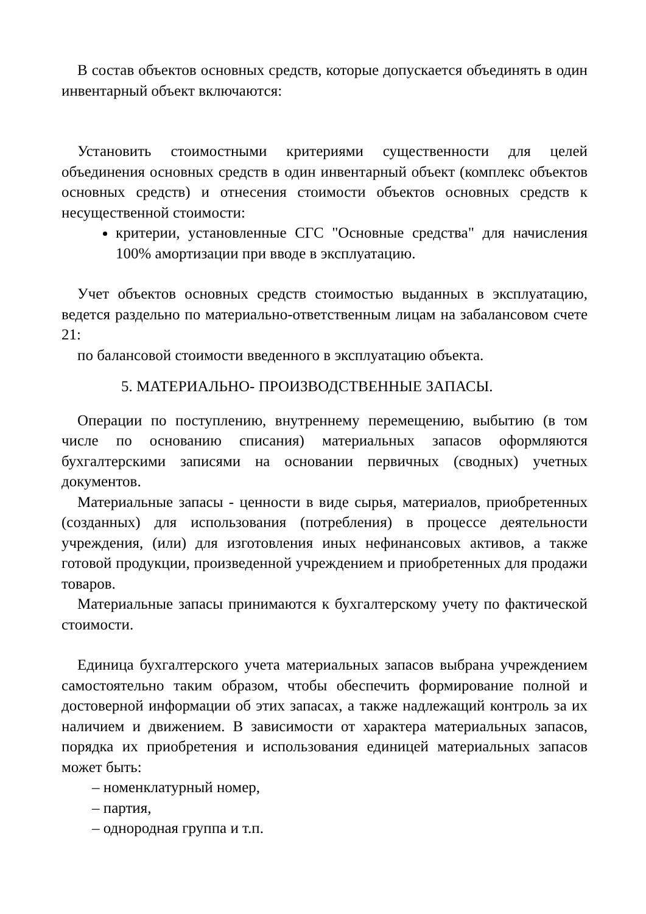В состав объектов основных средств, которые допускается объединять в один инвентарный объект включаются:
Установить стоимостными критериями существенности для целей объединения основных средств в один инвентарный объект (комплекс объектов основных средств) и отнесения стоимости объектов основных средств к несущественной стоимости:
критерии, установленные СГС "Основные средства" для начисления 100% амортизации при вводе в эксплуатацию.
Учет объектов основных средств стоимостью выданных в эксплуатацию, ведется раздельно по материально-ответственным лицам на забалансовом счете 21:
по балансовой стоимости введенного в эксплуатацию объекта.
5. МАТЕРИАЛЬНО- ПРОИЗВОДСТВЕННЫЕ ЗАПАСЫ.
Операции по поступлению, внутреннему перемещению, выбытию (в том числе по основанию списания) материальных запасов оформляются бухгалтерскими записями на основании первичных (сводных) учетных документов.
Материальные запасы - ценности в виде сырья, материалов, приобретенных (созданных) для использования (потребления) в процессе деятельности учреждения, (или) для изготовления иных нефинансовых активов, а также готовой продукции, произведенной учреждением и приобретенных для продажи товаров.
Материальные запасы принимаются к бухгалтерскому учету по фактической стоимости.
Единица бухгалтерского учета материальных запасов выбрана учреждением самостоятельно таким образом, чтобы обеспечить формирование полной и достоверной информации об этих запасах, а также надлежащий контроль за их наличием и движением. В зависимости от характера материальных запасов, порядка их приобретения и использования единицей материальных запасов может быть:
– номенклатурный номер,
– партия,
– однородная группа и т.п.